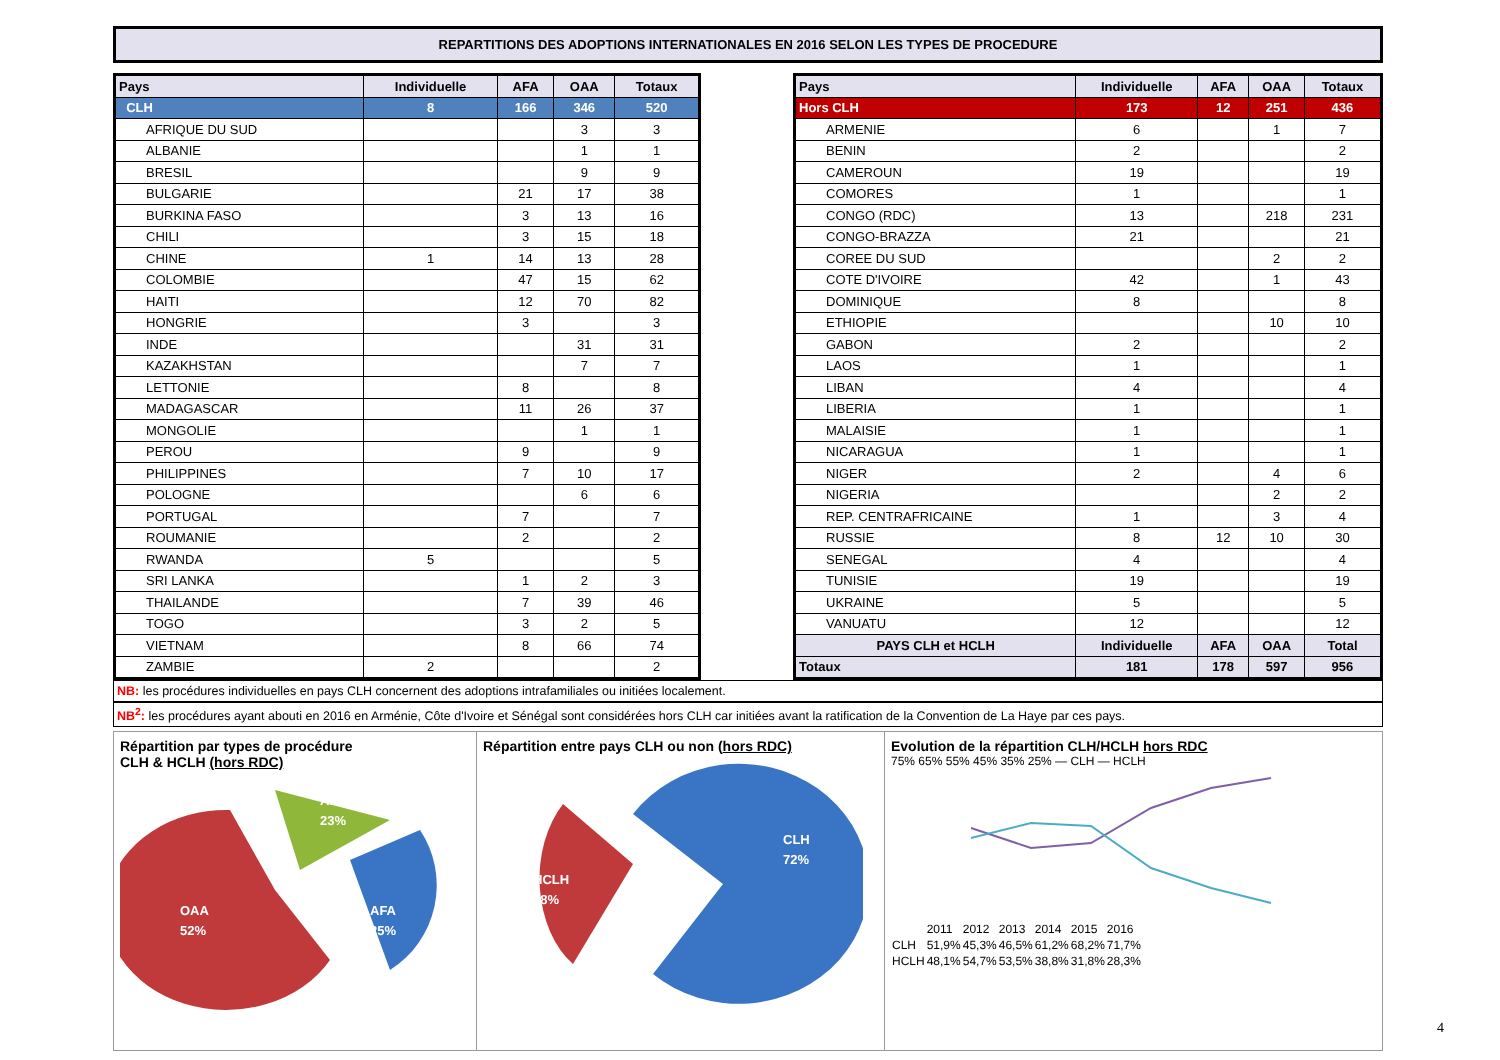REPARTITIONS DES ADOPTIONS INTERNATIONALES EN 2016 SELON LES TYPES DE PROCEDURE
| Pays | Individuelle | AFA | OAA | Totaux |
| --- | --- | --- | --- | --- |
| CLH | 8 | 166 | 346 | 520 |
| AFRIQUE DU SUD | | | 3 | 3 |
| ALBANIE | | | 1 | 1 |
| BRESIL | | | 9 | 9 |
| BULGARIE | | 21 | 17 | 38 |
| BURKINA FASO | | 3 | 13 | 16 |
| CHILI | | 3 | 15 | 18 |
| CHINE | 1 | 14 | 13 | 28 |
| COLOMBIE | | 47 | 15 | 62 |
| HAITI | | 12 | 70 | 82 |
| HONGRIE | | 3 | | 3 |
| INDE | | | 31 | 31 |
| KAZAKHSTAN | | | 7 | 7 |
| LETTONIE | | 8 | | 8 |
| MADAGASCAR | | 11 | 26 | 37 |
| MONGOLIE | | | 1 | 1 |
| PEROU | | 9 | | 9 |
| PHILIPPINES | | 7 | 10 | 17 |
| POLOGNE | | | 6 | 6 |
| PORTUGAL | | 7 | | 7 |
| ROUMANIE | | 2 | | 2 |
| RWANDA | 5 | | | 5 |
| SRI LANKA | | 1 | 2 | 3 |
| THAILANDE | | 7 | 39 | 46 |
| TOGO | | 3 | 2 | 5 |
| VIETNAM | | 8 | 66 | 74 |
| ZAMBIE | 2 | | | 2 |
| Pays | Individuelle | AFA | OAA | Totaux |
| --- | --- | --- | --- | --- |
| Hors CLH | 173 | 12 | 251 | 436 |
| ARMENIE | 6 | | 1 | 7 |
| BENIN | 2 | | | 2 |
| CAMEROUN | 19 | | | 19 |
| COMORES | 1 | | | 1 |
| CONGO (RDC) | 13 | | 218 | 231 |
| CONGO-BRAZZA | 21 | | | 21 |
| COREE DU SUD | | | 2 | 2 |
| COTE D'IVOIRE | 42 | | 1 | 43 |
| DOMINIQUE | 8 | | | 8 |
| ETHIOPIE | | | 10 | 10 |
| GABON | 2 | | | 2 |
| LAOS | 1 | | | 1 |
| LIBAN | 4 | | | 4 |
| LIBERIA | 1 | | | 1 |
| MALAISIE | 1 | | | 1 |
| NICARAGUA | 1 | | | 1 |
| NIGER | 2 | | 4 | 6 |
| NIGERIA | | | 2 | 2 |
| REP. CENTRAFRICAINE | 1 | | 3 | 4 |
| RUSSIE | 8 | 12 | 10 | 30 |
| SENEGAL | 4 | | | 4 |
| TUNISIE | 19 | | | 19 |
| UKRAINE | 5 | | | 5 |
| VANUATU | 12 | | | 12 |
| PAYS CLH et HCLH | Individuelle | AFA | OAA | Total |
| Totaux | 181 | 178 | 597 | 956 |
NB: les procédures individuelles en pays CLH concernent des adoptions intrafamiliales ou initiées localement.
NB<sup>2</sup>: les procédures ayant abouti en 2016 en Arménie, Côte d'Ivoire et Sénégal sont considérées hors CLH car initiées avant la ratification de la Convention de La Haye par ces pays.
Répartition par types de procédure
CLH & HCLH (hors RDC)
OAA
52%
A.I.
23%
AFA
25%
Répartition entre pays CLH ou non (hors RDC)
HCLH
28%
CLH
72%
Evolution de la répartition CLH/HCLH hors RDC
75% 65% 55% 45% 35% 25% — CLH — HCLH
| | 2011 | 2012 | 2013 | 2014 | 2015 | 2016 |
| CLH | 51,9% | 45,3% | 46,5% | 61,2% | 68,2% | 71,7% |
| HCLH | 48,1% | 54,7% | 53,5% | 38,8% | 31,8% | 28,3% |
4